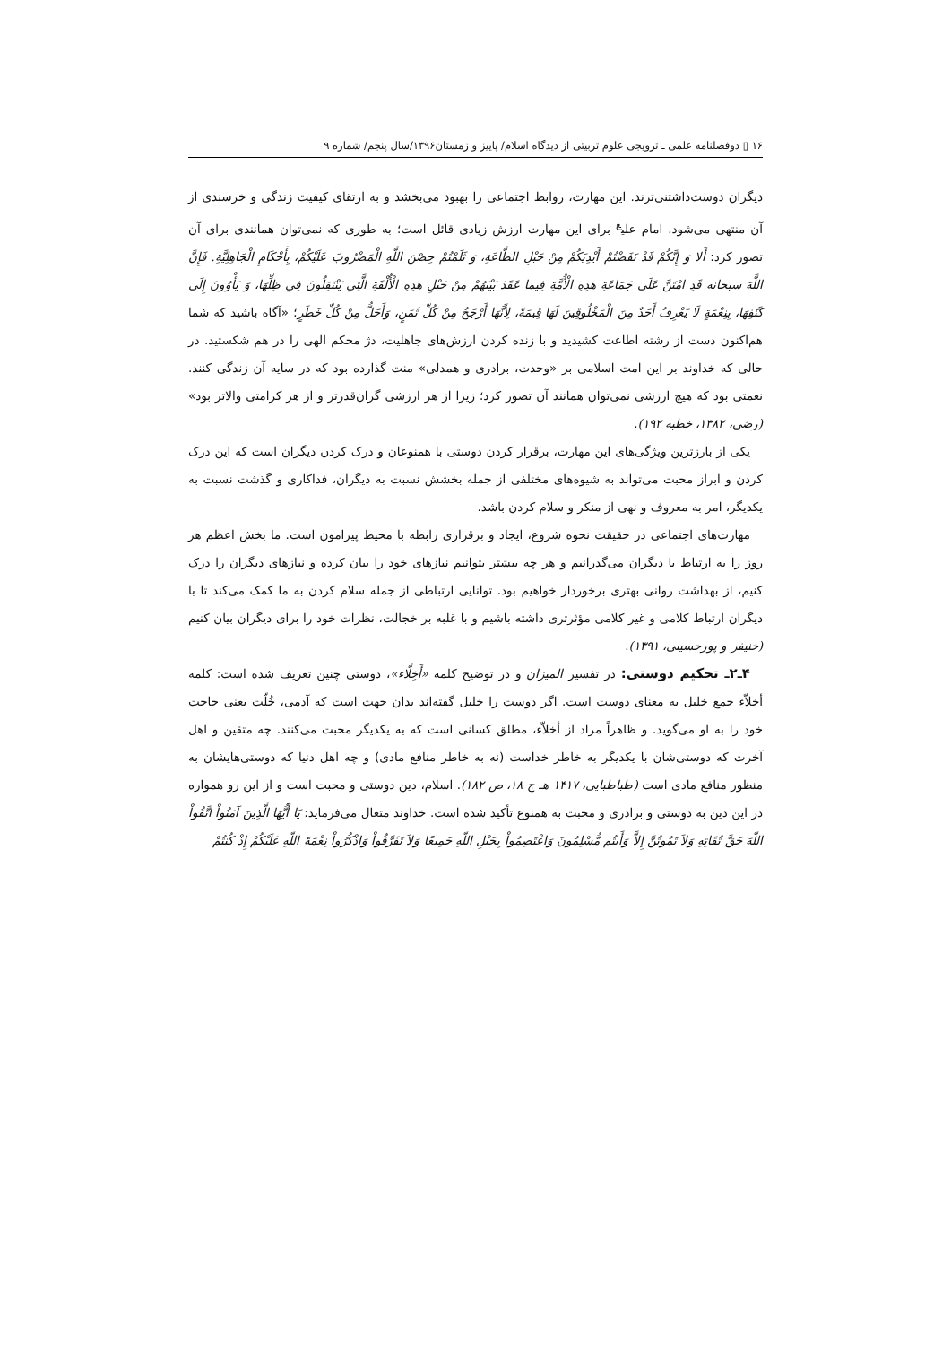۱۶ ▯ دوفصلنامه علمی ـ ترویجی علوم تربیتی از دیدگاه اسلام/ پاییز و زمستان۱۳۹۶/سال پنجم/ شماره ۹
دیگران دوست‌داشتنی‌ترند. این مهارت، روابط اجتماعی را بهبود می‌بخشد و به ارتقای کیفیت زندگی و خرسندی از آن منتهی می‌شود. امام علی<sup>ع</sup> برای این مهارت ارزش زیادی قائل است؛ به طوری که نمی‌توان همانندی برای آن تصور کرد: أَلا وَ إِنَّكُمْ قَدْ نَفَضْتُمْ أَيْدِيَكُمْ مِنْ حَبْلِ الطَّاعَةِ، وَ ثَلَمْتُمْ حِصْنَ اللَّهِ الْمَضْرُوبَ عَلَيْكُمْ، بِأَحْكَامِ الْجَاهِلِيَّةِ. فَإِنَّ اللَّهَ سبحانه قَدِ امْتَنَّ عَلَى جَمَاعَةِ هذِهِ الْأُمَّةِ فِيما عَقَدَ بَيْنَهُمْ مِنْ حَبْلِ هذِهِ الْأُلْفَةِ الَّتِي يَنْتَقِلُونَ فِي ظِلِّهَا، وَ يَأْوُونَ إِلَى كَنَفِهَا، بِنِعْمَةٍ لَا يَعْرِفُ أَحَدٌ مِنَ الْمَخْلُوقِينَ لَهَا قِيمَةً، لِأَنَّهَا أَرْجَحُ مِنْ كُلِّ ثَمَنٍ، وَأَجَلُّ مِنْ كُلِّ خَطَرٍ؛ «آگاه باشید که شما هم‌اکنون دست از رشته اطاعت کشیدید و با زنده کردن ارزش‌های جاهلیت، دژ محکم الهی را در هم شکستید. در حالی که خداوند بر این امت اسلامی بر «وحدت، برادری و همدلی» منت گذارده بود که در سایه آن زندگی کنند. نعمتی بود که هیچ ارزشی نمی‌توان همانند آن تصور کرد؛ زیرا از هر ارزشی گران‌قدرتر و از هر کرامتی والاتر بود» (رضی، ۱۳۸۲، خطبه ۱۹۲).
یکی از بارزترین ویژگی‌های این مهارت، برقرار کردن دوستی با همنوعان و درک کردن دیگران است که این درک کردن و ابراز محبت می‌تواند به شیوه‌های مختلفی از جمله بخشش نسبت به دیگران، فداکاری و گذشت نسبت به یکدیگر، امر به معروف و نهی از منکر و سلام کردن باشد.
مهارت‌های اجتماعی در حقیقت نحوه شروع، ایجاد و برقراری رابطه با محیط پیرامون است. ما بخش اعظم هر روز را به ارتباط با دیگران می‌گذرانیم و هر چه بیشتر بتوانیم نیازهای خود را بیان کرده و نیازهای دیگران را درک کنیم، از بهداشت روانی بهتری برخوردار خواهیم بود. توانایی ارتباطی از جمله سلام کردن به ما کمک می‌کند تا با دیگران ارتباط کلامی و غیر کلامی مؤثرتری داشته باشیم و با غلبه بر خجالت، نظرات خود را برای دیگران بیان کنیم (خنیفر و پورحسینی، ۱۳۹۱).
۴ـ۲ـ تحکیم دوستی: در تفسیر المیزان و در توضیح کلمه «أَخِلَّاء»، دوستی چنین تعریف شده است: کلمه أخلاّء جمع خلیل به معنای دوست است. اگر دوست را خلیل گفته‌اند بدان جهت است که آدمی، خُلّت یعنی حاجت خود را به او می‌گوید. و ظاهراً مراد از أخلاّء، مطلق کسانی است که به یکدیگر محبت می‌کنند. چه متقین و اهل آخرت که دوستی‌شان با یکدیگر به خاطر خداست (نه به خاطر منافع مادی) و چه اهل دنیا که دوستی‌هایشان به منظور منافع مادی است (طباطبایی، ۱۴۱۷ هـ ج ۱۸، ص ۱۸۲). اسلام، دین دوستی و محبت است و از این رو همواره در این دین به دوستی و برادری و محبت به همنوع تأکید شده است. خداوند متعال می‌فرماید: يَا أَيُّهَا الَّذِينَ آمَنُواْ اتَّقُواْ اللّهَ حَقَّ تُقَاتِهِ وَلاَ تَمُوتُنَّ إِلاَّ وَأَنتُم مُّسْلِمُونَ وَاعْتَصِمُواْ بِحَبْلِ اللّهِ جَمِيعًا وَلاَ تَفَرَّقُواْ وَاذْكُرُواْ نِعْمَةَ اللّهِ عَلَيْكُمْ إِذْ كُنتُمْ